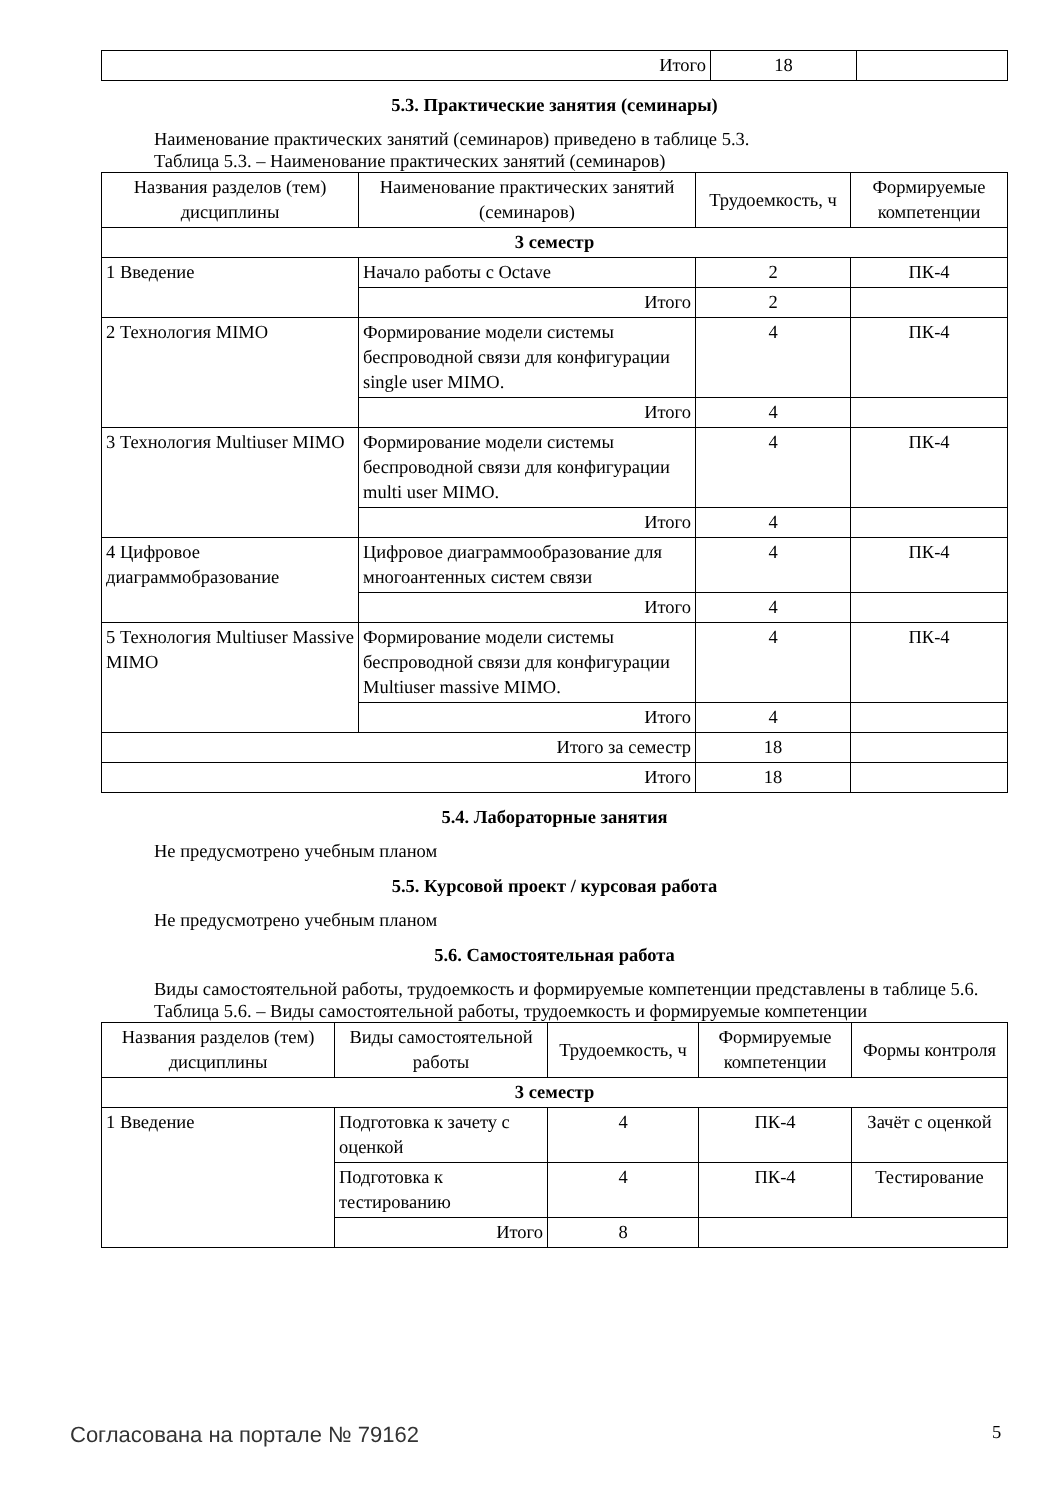| Итого | 18 | |
5.3. Практические занятия (семинары)
Наименование практических занятий (семинаров) приведено в таблице 5.3.
Таблица 5.3. – Наименование практических занятий (семинаров)
| Названия разделов (тем) дисциплины | Наименование практических занятий (семинаров) | Трудоемкость, ч | Формируемые компетенции |
| --- | --- | --- | --- |
| 3 семестр | | | |
| 1 Введение | Начало работы с Octave | 2 | ПК-4 |
| | Итого | 2 | |
| 2 Технология MIMO | Формирование модели системы беспроводной связи для конфигурации single user MIMO. | 4 | ПК-4 |
| | Итого | 4 | |
| 3 Технология Multiuser MIMO | Формирование модели системы беспроводной связи для конфигурации multi user MIMO. | 4 | ПК-4 |
| | Итого | 4 | |
| 4 Цифровое диаграммобразование | Цифровое диаграммообразование для многоантенных систем связи | 4 | ПК-4 |
| | Итого | 4 | |
| 5 Технология Multiuser Massive MIMO | Формирование модели системы беспроводной связи для конфигурации Multiuser massive MIMO. | 4 | ПК-4 |
| | Итого | 4 | |
| Итого за семестр | | 18 | |
| Итого | | 18 | |
5.4. Лабораторные занятия
Не предусмотрено учебным планом
5.5. Курсовой проект / курсовая работа
Не предусмотрено учебным планом
5.6. Самостоятельная работа
Виды самостоятельной работы, трудоемкость и формируемые компетенции представлены в таблице 5.6.
Таблица 5.6. – Виды самостоятельной работы, трудоемкость и формируемые компетенции
| Названия разделов (тем) дисциплины | Виды самостоятельной работы | Трудоемкость, ч | Формируемые компетенции | Формы контроля |
| --- | --- | --- | --- | --- |
| 3 семестр | | | | |
| 1 Введение | Подготовка к зачету с оценкой | 4 | ПК-4 | Зачёт с оценкой |
| | Подготовка к тестированию | 4 | ПК-4 | Тестирование |
| | Итого | 8 | | |
Согласована на портале № 79162 5